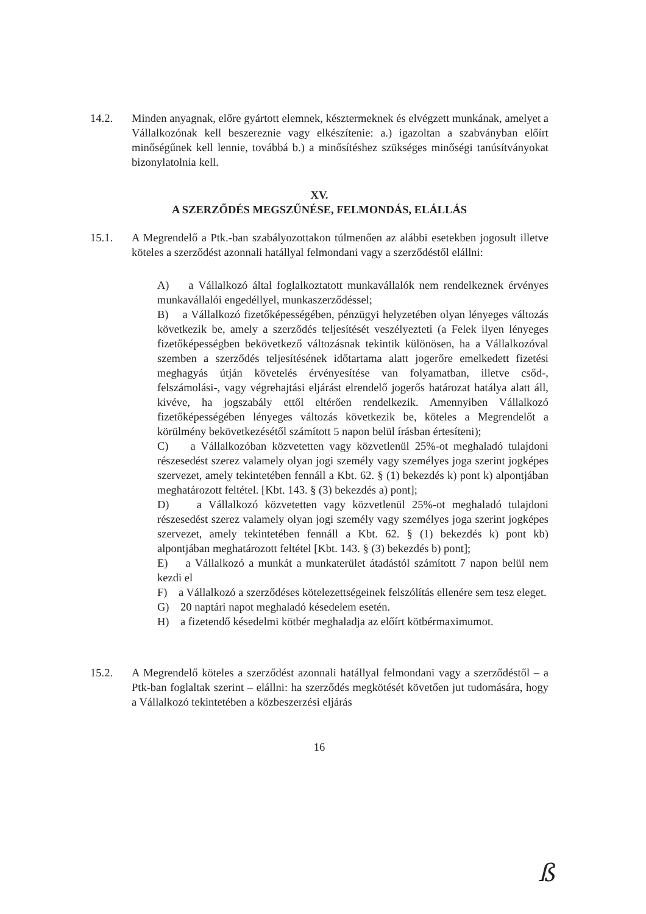14.2. Minden anyagnak, előre gyártott elemnek, késztermeknek és elvégzett munkának, amelyet a Vállalkozónak kell beszereznie vagy elkészítenie: a.) igazoltan a szabványban előírt minőségűnek kell lennie, továbbá b.) a minősítéshez szükséges minőségi tanúsítványokat bizonylatolnia kell.
XV.
A SZERZŐDÉS MEGSZŰNÉSE, FELMONDÁS, ELÁLLÁS
15.1. A Megrendelő a Ptk.-ban szabályozottakon túlmenően az alábbi esetekben jogosult illetve köteles a szerződést azonnali hatállyal felmondani vagy a szerződéstől elállni:
A) a Vállalkozó által foglalkoztatott munkavállalók nem rendelkeznek érvényes munkavállalói engedéllyel, munkaszerződéssel;
B) a Vállalkozó fizetőképességében, pénzügyi helyzetében olyan lényeges változás következik be, amely a szerződés teljesítését veszélyezteti (a Felek ilyen lényeges fizetőképességben bekövetkező változásnak tekintik különösen, ha a Vállalkozóval szemben a szerződés teljesítésének időtartama alatt jogerőre emelkedett fizetési meghagyás útján követelés érvényesítése van folyamatban, illetve csőd-, felszámolási-, vagy végrehajtási eljárást elrendelő jogerős határozat hatálya alatt áll, kivéve, ha jogszabály ettől eltérően rendelkezik. Amennyiben Vállalkozó fizetőképességében lényeges változás következik be, köteles a Megrendelőt a körülmény bekövetkezésétől számított 5 napon belül írásban értesíteni);
C) a Vállalkozóban közvetetten vagy közvetlenül 25%-ot meghaladó tulajdoni részesedést szerez valamely olyan jogi személy vagy személyes joga szerint jogképes szervezet, amely tekintetében fennáll a Kbt. 62. § (1) bekezdés k) pont k) alpontjában meghatározott feltétel. [Kbt. 143. § (3) bekezdés a) pont];
D) a Vállalkozó közvetetten vagy közvetlenül 25%-ot meghaladó tulajdoni részesedést szerez valamely olyan jogi személy vagy személyes joga szerint jogképes szervezet, amely tekintetében fennáll a Kbt. 62. § (1) bekezdés k) pont kb) alpontjában meghatározott feltétel [Kbt. 143. § (3) bekezdés b) pont];
E) a Vállalkozó a munkát a munkaterület átadástól számított 7 napon belül nem kezdi el
F) a Vállalkozó a szerződéses kötelezettségeinek felszólítás ellenére sem tesz eleget.
G) 20 naptári napot meghaladó késedelem esetén.
H) a fizetendő késedelmi kötbér meghaladja az előírt kötbérmaximumot.
15.2. A Megrendelő köteles a szerződést azonnali hatállyal felmondani vagy a szerződéstől – a Ptk-ban foglaltak szerint – elállni: ha szerződés megkötését követően jut tudomására, hogy a Vállalkozó tekintetében a közbeszerzési eljárás
16
ß